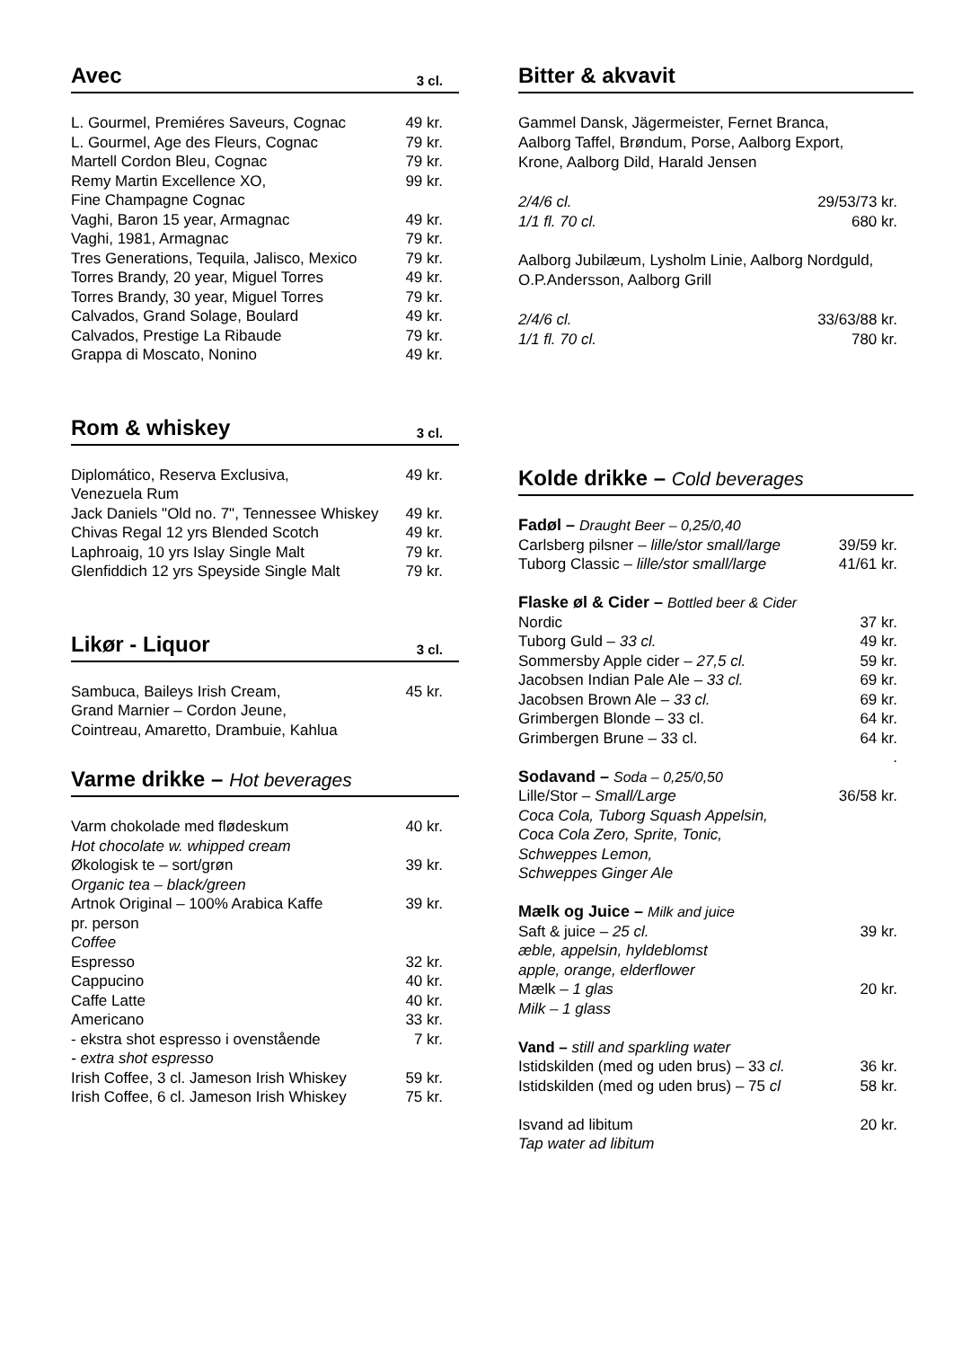Avec 3 cl.
| L. Gourmel, Premiéres Saveurs, Cognac | 49 kr. |
| L. Gourmel, Age des Fleurs, Cognac | 79 kr. |
| Martell Cordon Bleu, Cognac | 79 kr. |
| Remy Martin Excellence XO, Fine Champagne Cognac | 99 kr. |
| Vaghi, Baron 15 year, Armagnac | 49 kr. |
| Vaghi, 1981, Armagnac | 79 kr. |
| Tres Generations, Tequila, Jalisco, Mexico | 79 kr. |
| Torres Brandy, 20 year, Miguel Torres | 49 kr. |
| Torres Brandy, 30 year, Miguel Torres | 79 kr. |
| Calvados, Grand Solage, Boulard | 49 kr. |
| Calvados, Prestige La Ribaude | 79 kr. |
| Grappa di Moscato, Nonino | 49 kr. |
Rom & whiskey 3 cl.
| Diplomático, Reserva Exclusiva, Venezuela Rum | 49 kr. |
| Jack Daniels "Old no. 7", Tennessee Whiskey | 49 kr. |
| Chivas Regal 12 yrs Blended Scotch | 49 kr. |
| Laphroaig, 10 yrs Islay Single Malt | 79 kr. |
| Glenfiddich 12 yrs Speyside Single Malt | 79 kr. |
Likør - Liquor 3 cl.
| Sambuca, Baileys Irish Cream, Grand Marnier – Cordon Jeune, Cointreau, Amaretto, Drambuie, Kahlua | 45 kr. |
Varme drikke – Hot beverages
| Varm chokolade med flødeskum Hot chocolate w. whipped cream | 40 kr. |
| Økologisk te – sort/grøn Organic tea – black/green | 39 kr. |
| Artnok Original – 100% Arabica Kaffe pr. person Coffee | 39 kr. |
| Espresso | 32 kr. |
| Cappucino | 40 kr. |
| Caffe Latte | 40 kr. |
| Americano | 33 kr. |
| - ekstra shot espresso i ovenstående - extra shot espresso | 7 kr. |
| Irish Coffee, 3 cl. Jameson Irish Whiskey | 59 kr. |
| Irish Coffee, 6 cl. Jameson Irish Whiskey | 75 kr. |
Bitter & akvavit
Gammel Dansk, Jägermeister, Fernet Branca,
Aalborg Taffel, Brøndum, Porse, Aalborg Export,
Krone, Aalborg Dild, Harald Jensen
| 2/4/6 cl. | 29/53/73 kr. |
| 1/1 fl. 70 cl. | 680 kr. |
Aalborg Jubilæum, Lysholm Linie, Aalborg Nordguld,
O.P.Andersson, Aalborg Grill
| 2/4/6 cl. | 33/63/88 kr. |
| 1/1 fl. 70 cl. | 780 kr. |
Kolde drikke – Cold beverages
| Fadøl – Draught Beer – 0,25/0,40 | |
| Carlsberg pilsner – lille/stor small/large | 39/59 kr. |
| Tuborg Classic – lille/stor small/large | 41/61 kr. |
| Flaske øl & Cider – Bottled beer & Cider | |
| Nordic | 37 kr. |
| Tuborg Guld – 33 cl. | 49 kr. |
| Sommersby Apple cider – 27,5 cl. | 59 kr. |
| Jacobsen Indian Pale Ale – 33 cl. | 69 kr. |
| Jacobsen Brown Ale – 33 cl. | 69 kr. |
| Grimbergen Blonde – 33 cl. | 64 kr. |
| Grimbergen Brune – 33 cl. | 64 kr. . |
| Sodavand – Soda – 0,25/0,50 | |
| Lille/Stor – Small/Large Coca Cola, Tuborg Squash Appelsin, Coca Cola Zero, Sprite, Tonic, Schweppes Lemon, Schweppes Ginger Ale | 36/58 kr. |
| Mælk og Juice – Milk and juice | |
| Saft & juice – 25 cl. æble, appelsin, hyldeblomst apple, orange, elderflower | 39 kr. |
| Mælk – 1 glas Milk – 1 glass | 20 kr. |
| Vand – still and sparkling water | |
| Istidskilden (med og uden brus) – 33 cl. | 36 kr. |
| Istidskilden (med og uden brus) – 75 cl | 58 kr. |
| Isvand ad libitum Tap water ad libitum | 20 kr. |